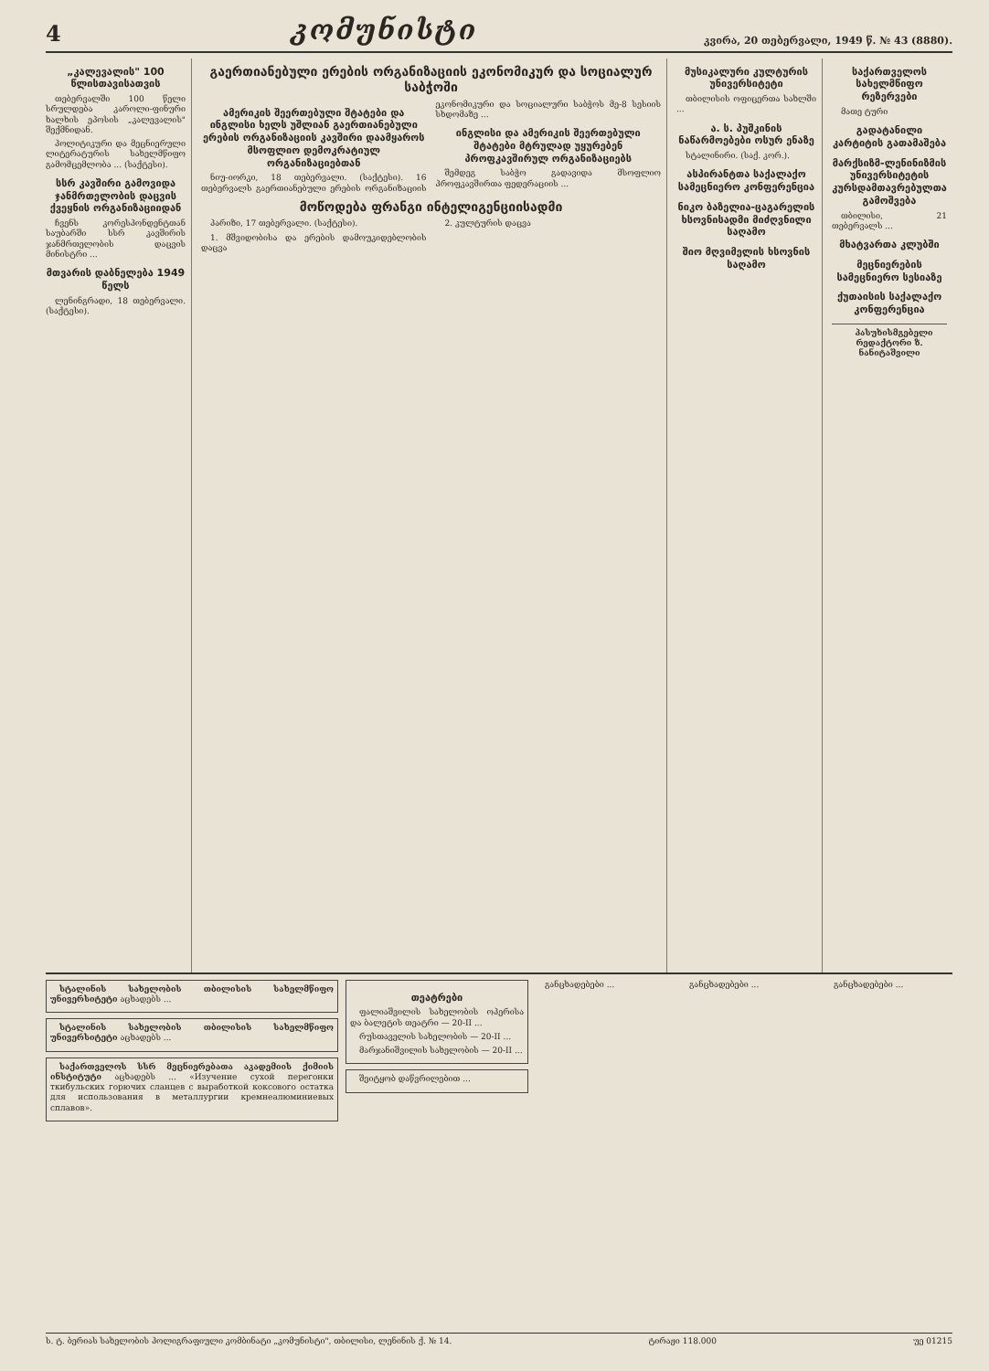4 კომუნისტი კვირა, 20 თებერვალი, 1949 წ. № 43 (8880).
„კალევალის" 100 წლისთავისათვის
თებერვალში 100 წელი სრულდება კაროლი-ფინური ხალხის ეპოსის „კალევალის" შექმნიდან.
პოლიტიკური და მეცნიერული ლიტერატურის სახელმწიფო გამომცემლობა ... (საქტესი).
სსრ კავშირი გამოვიდა ჯანმრთელობის დაცვის ქვეყნის ორგანიზაციიდან
ჩვენს კორესპონდენტთან საუბარში სსრ კავშირის ჯანმრთელობის დაცვის მინისტრი ...
მთვარის დაბნელება 1949 წელს
ლენინგრადი, 18 თებერვალი. (საქტესი).
გაერთიანებული ერების ორგანიზაციის ეკონომიკურ და სოციალურ საბჭოში
ამერიკის შეერთებული შტატები და ინგლისი ხელს უშლიან გაერთიანებული ერების ორგანიზაციის კავშირი დაამყაროს მსოფლიო დემოკრატიულ ორგანიზაციებთან
ნიუ-იორკი, 18 თებერვალი. (საქტესი). 16 თებერვალს გაერთიანებული ერების ორგანიზაციის ეკონომიკური და სოციალური საბჭოს მე-8 სესიის სხდომაზე ...
ინგლისი და ამერიკის შეერთებული შტატები მტრულად უყურებენ პროფკავშირულ ორგანიზაციებს
შემდეგ საბჭო გადავიდა მსოფლიო პროფკავშირთა ფედერაციის ...
მოწოდება ფრანგი ინტელიგენციისადმი
პარიზი, 17 თებერვალი. (საქტესი).
1. მშვიდობისა და ერების დამოუკიდებლობის დაცვა
2. კულტურის დაცვა
მუსიკალური კულტურის უნივერსიტეტი
თბილისის ოფიცერთა სახლში ...
ა. ს. პუშკინის ნაწარმოებები ოსურ ენაზე
სტალინირი. (საქ. კორ.).
ასპირანტთა საქალაქო სამეცნიერო კონფერენცია
ნიკო ბაზელია-ცაგარელის ხსოვნისადმი მიძღვნილი საღამო
შიო მღვიმელის ხსოვნის საღამო
საქართველოს სახელმწიფო რეზერვები
მათე ტური
გადატანილი კარტიტის გათამაშება
მარქსიზმ-ლენინიზმის უნივერსიტეტის კურსდამთავრებულთა გამოშვება
თბილისი, 21 თებერვალს ...
მხატვართა კლუბში
მეცნიერების სამეცნიერო სესიაზე
ქუთაისის საქალაქო კონფერენცია
პასუხისმგებელი რედაქტორი ზ. ნანიტაშვილი
სტალინის სახელობის თბილისის სახელმწიფო უნივერსიტეტი აცხადებს ...
სტალინის სახელობის თბილისის სახელმწიფო უნივერსიტეტი აცხადებს ...
საქართველოს სსრ მეცნიერებათა აკადემიის ქიმიის ინსტიტუტი აცხადებს ... «Изучение сухой перегонки ткибульских горючих сланцев с выработкой коксового остатка для использования в металлургии кремнеалюминиевых сплавов».
თეატრები
ფალიაშვილის სახელობის ოპერისა და ბალეტის თეატრი — 20-II ...
რუსთაველის სახელობის — 20-II ...
მარჯანიშვილის სახელობის — 20-II ...
შეიტყობ დაწვრილებით ...
განცხადებები ...
განცხადებები ...
განცხადებები ...
ს. ტ. ბერიას სახელობის პოლიგრაფიული კომბინატი „კომუნისტი", თბილისი, ლენინის ქ. № 14. ტირაჟი 118.000 უე 01215